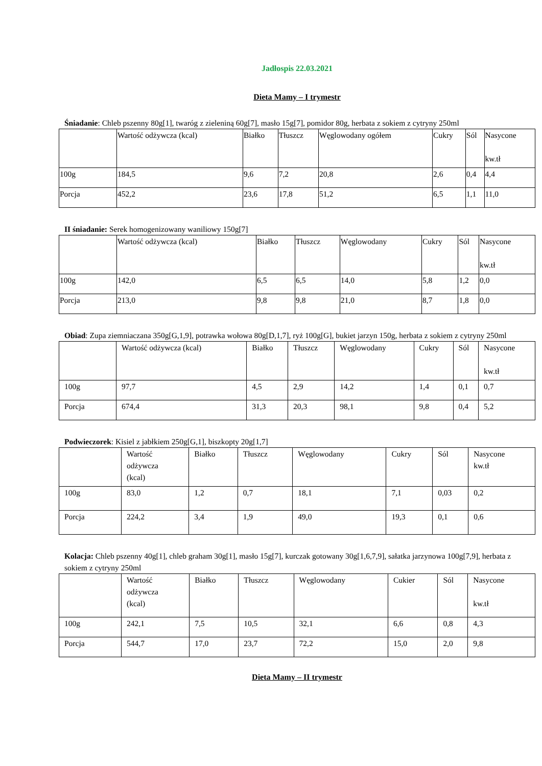Jadłospis 22.03.2021
Dieta Mamy – I trymestr
Śniadanie: Chleb pszenny 80g[1], twaróg z zieleniną 60g[7], masło 15g[7], pomidor 80g, herbata z sokiem z cytryny 250ml
| | Wartość odżywcza (kcal) | Białko | Tłuszcz | Węglowodany ogółem | Cukry | Sól | Nasycone kw.tł |
| 100g | 184,5 | 9,6 | 7,2 | 20,8 | 2,6 | 0,4 | 4,4 |
| Porcja | 452,2 | 23,6 | 17,8 | 51,2 | 6,5 | 1,1 | 11,0 |
II śniadanie: Serek homogenizowany waniliowy 150g[7]
| | Wartość odżywcza (kcal) | Białko | Tłuszcz | Węglowodany | Cukry | Sól | Nasycone kw.tł |
| 100g | 142,0 | 6,5 | 6,5 | 14,0 | 5,8 | 1,2 | 0,0 |
| Porcja | 213,0 | 9,8 | 9,8 | 21,0 | 8,7 | 1,8 | 0,0 |
Obiad: Zupa ziemniaczana 350g[G,1,9], potrawka wołowa 80g[D,1,7], ryż 100g[G], bukiet jarzyn 150g, herbata z sokiem z cytryny 250ml
| | Wartość odżywcza (kcal) | Białko | Tłuszcz | Węglowodany | Cukry | Sól | Nasycone kw.tł |
| 100g | 97,7 | 4,5 | 2,9 | 14,2 | 1,4 | 0,1 | 0,7 |
| Porcja | 674,4 | 31,3 | 20,3 | 98,1 | 9,8 | 0,4 | 5,2 |
Podwieczorek: Kisiel z jabłkiem 250g[G,1], biszkopty 20g[1,7]
| | Wartość odżywcza (kcal) | Białko | Tłuszcz | Węglowodany | Cukry | Sól | Nasycone kw.tł |
| 100g | 83,0 | 1,2 | 0,7 | 18,1 | 7,1 | 0,03 | 0,2 |
| Porcja | 224,2 | 3,4 | 1,9 | 49,0 | 19,3 | 0,1 | 0,6 |
Kolacja: Chleb pszenny 40g[1], chleb graham 30g[1], masło 15g[7], kurczak gotowany 30g[1,6,7,9], sałatka jarzynowa 100g[7,9], herbata z sokiem z cytryny 250ml
| | Wartość odżywcza (kcal) | Białko | Tłuszcz | Węglowodany | Cukier | Sól | Nasycone kw.tł |
| 100g | 242,1 | 7,5 | 10,5 | 32,1 | 6,6 | 0,8 | 4,3 |
| Porcja | 544,7 | 17,0 | 23,7 | 72,2 | 15,0 | 2,0 | 9,8 |
Dieta Mamy – II trymestr